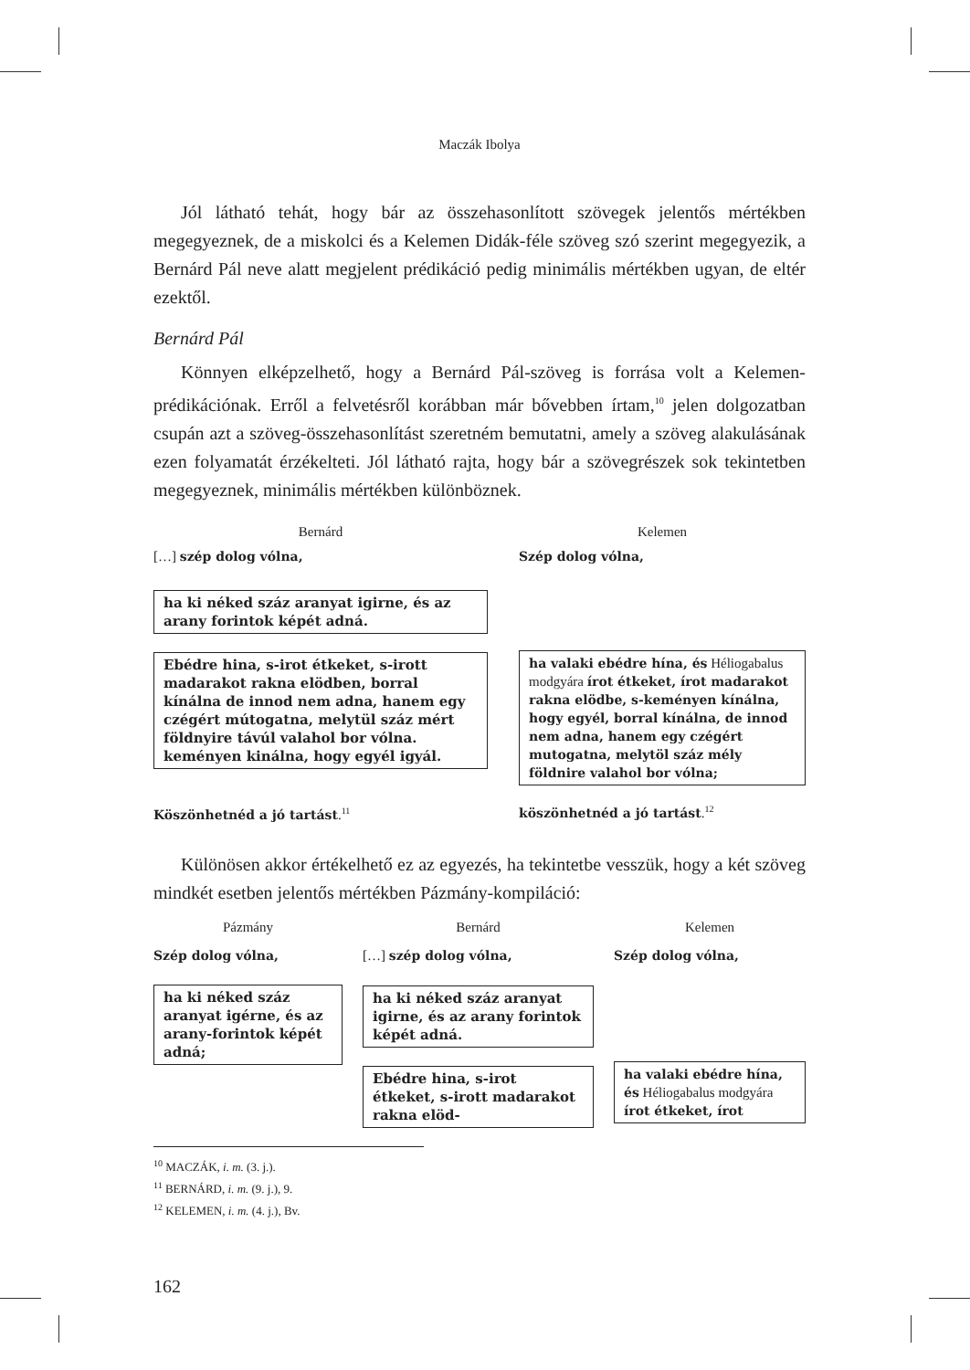Maczák Ibolya
Jól látható tehát, hogy bár az összehasonlított szövegek jelentős mértékben megegyeznek, de a miskolci és a Kelemen Didák-féle szöveg szó szerint megegyezik, a Bernárd Pál neve alatt megjelent prédikáció pedig minimális mértékben ugyan, de eltér ezektől.
Bernárd Pál
Könnyen elképzelhető, hogy a Bernárd Pál-szöveg is forrása volt a Kelemen-prédikációnak. Erről a felvetésről korábban már bővebben írtam,<sup>10</sup> jelen dolgozatban csupán azt a szöveg-összehasonlítást szeretném bemutatni, amely a szöveg alakulásának ezen folyamatát érzékelteti. Jól látható rajta, hogy bár a szövegrészek sok tekintetben megegyeznek, minimális mértékben különböznek.
Bernárd
[…] szép dolog vólna,
ha ki néked száz aranyat igirne, és az arany forintok képét adná.
Ebédre hina, s-irot étkeket, s-irott madarakot rakna elödben, borral kínálna de innod nem adna, hanem egy czégért mútogatna, melytül száz mért földnyire távúl valahol bor vólna. keményen kinálna, hogy egyél igyál.
Köszönhetnéd a jó tartást.<sup>11</sup>
Kelemen
Szép dolog vólna,
ha valaki ebédre hína, és Héliogabalus modgyára írot étkeket, írot madarakot rakna elödbe, s-keményen kínálna, hogy egyél, borral kínálna, de innod nem adna, hanem egy czégért mutogatna, melytöl száz mély földnire valahol bor vólna;
köszönhetnéd a jó tartást.<sup>12</sup>
Különösen akkor értékelhető ez az egyezés, ha tekintetbe vesszük, hogy a két szöveg mindkét esetben jelentős mértékben Pázmány-kompiláció:
Pázmány
Szép dolog vólna,
ha ki néked száz aranyat igérne, és az arany-forintok képét adná;
Bernárd
[…] szép dolog vólna,
ha ki néked száz aranyat igirne, és az arany forintok képét adná.
Ebédre hina, s-irot étkeket, s-irott madarakot rakna elöd-
Kelemen
Szép dolog vólna,
ha valaki ebédre hína, és Héliogabalus modgyára írot étkeket, írot
<sup>10</sup> MACZÁK, i. m. (3. j.).
<sup>11</sup> BERNÁRD, i. m. (9. j.), 9.
<sup>12</sup> KELEMEN, i. m. (4. j.), Bv.
162